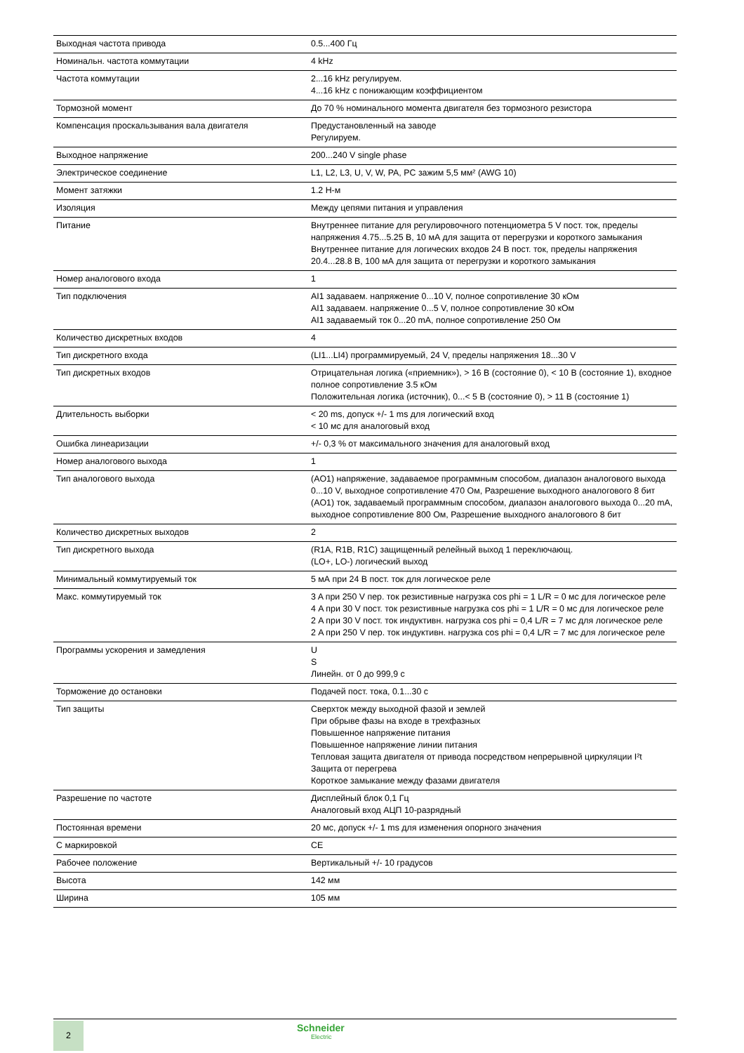| Выходная частота привода | 0.5...400 Гц |
| Номинальн. частота коммутации | 4 kHz |
| Частота коммутации | 2...16 kHz регулируем. 4...16 kHz с понижающим коэффициентом |
| Тормозной момент | До 70 % номинального момента двигателя без тормозного резистора |
| Компенсация проскальзывания вала двигателя | Предустановленный на заводе Регулируем. |
| Выходное напряжение | 200...240 V single phase |
| Электрическое соединение | L1, L2, L3, U, V, W, PA, PC зажим 5,5 мм² (AWG 10) |
| Момент затяжки | 1.2 Н-м |
| Изоляция | Между цепями питания и управления |
| Питание | Внутреннее питание для регулировочного потенциометра 5 V пост. ток, пределы напряжения 4.75...5.25 В, 10 мА для защита от перегрузки и короткого замыкания Внутреннее питание для логических входов 24 В пост. ток, пределы напряжения 20.4...28.8 В, 100 мА для защита от перегрузки и короткого замыкания |
| Номер аналогового входа | 1 |
| Тип подключения | AI1 задаваем. напряжение 0...10 V, полное сопротивление 30 кОм AI1 задаваем. напряжение 0...5 V, полное сопротивление 30 кОм AI1 задаваемый ток 0...20 mA, полное сопротивление 250 Ом |
| Количество дискретных входов | 4 |
| Тип дискретного входа | (LI1...LI4) программируемый, 24 V, пределы напряжения 18...30 V |
| Тип дискретных входов | Отрицательная логика («приемник»), > 16 В (состояние 0), < 10 В (состояние 1), входное полное сопротивление 3.5 кОм Положительная логика (источник), 0...< 5 В (состояние 0), > 11 В (состояние 1) |
| Длительность выборки | < 20 ms, допуск +/- 1 ms для логический вход < 10 мс для аналоговый вход |
| Ошибка линеаризации | +/- 0,3 % от максимального значения для аналоговый вход |
| Номер аналогового выхода | 1 |
| Тип аналогового выхода | (AO1) напряжение, задаваемое программным способом, диапазон аналогового выхода 0...10 V, выходное сопротивление 470 Ом, Разрешение выходного аналогового 8 бит (AO1) ток, задаваемый программным способом, диапазон аналогового выхода 0...20 mA, выходное сопротивление 800 Ом, Разрешение выходного аналогового 8 бит |
| Количество дискретных выходов | 2 |
| Тип дискретного выхода | (R1A, R1B, R1C) защищенный релейный выход 1 переключающ. (LO+, LO-) логический выход |
| Минимальный коммутируемый ток | 5 мА при 24 В пост. ток для логическое реле |
| Макс. коммутируемый ток | 3 A при 250 V пер. ток резистивные нагрузка cos phi = 1 L/R = 0 мс для логическое реле 4 A при 30 V пост. ток резистивные нагрузка cos phi = 1 L/R = 0 мс для логическое реле 2 A при 30 V пост. ток индуктивн. нагрузка cos phi = 0,4 L/R = 7 мс для логическое реле 2 A при 250 V пер. ток индуктивн. нагрузка cos phi = 0,4 L/R = 7 мс для логическое реле |
| Программы ускорения и замедления | U S Линейн. от 0 до 999,9 с |
| Торможение до остановки | Подачей пост. тока, 0.1...30 с |
| Тип защиты | Сверхток между выходной фазой и землей При обрыве фазы на входе в трехфазных Повышенное напряжение питания Повышенное напряжение линии питания Тепловая защита двигателя от привода посредством непрерывной циркуляции I²t Защита от перегрева Короткое замыкание между фазами двигателя |
| Разрешение по частоте | Дисплейный блок 0,1 Гц Аналоговый вход АЦП 10-разрядный |
| Постоянная времени | 20 мс, допуск +/- 1 ms для изменения опорного значения |
| С маркировкой | CE |
| Рабочее положение | Вертикальный +/- 10 градусов |
| Высота | 142 мм |
| Ширина | 105 мм |
2 Schneider
Electric